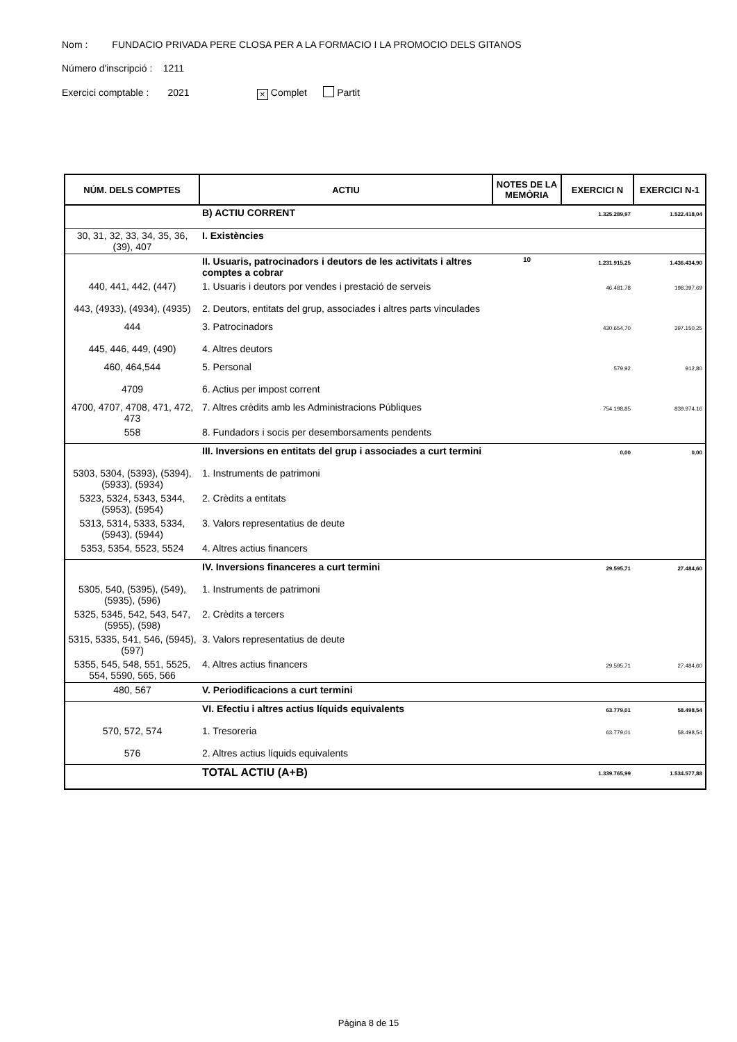Nom : FUNDACIO PRIVADA PERE CLOSA PER A LA FORMACIO I LA PROMOCIO DELS GITANOS
Número d'inscripció : 1211
Exercici comptable : 2021 × Complet Partit
| NÚM. DELS COMPTES | ACTIU | NOTES DE LA MEMÒRIA | EXERCICI N | EXERCICI N-1 |
| --- | --- | --- | --- | --- |
| | B) ACTIU CORRENT | | 1.325.289,97 | 1.522.418,04 |
| 30, 31, 32, 33, 34, 35, 36, (39), 407 | I. Existències | | | |
| | II. Usuaris, patrocinadors i deutors de les activitats i altres comptes a cobrar | 10 | 1.231.915,25 | 1.436.434,90 |
| 440, 441, 442, (447) | 1. Usuaris i deutors por vendes i prestació de serveis | | 46.481,78 | 198.397,69 |
| 443, (4933), (4934), (4935) | 2. Deutors, entitats del grup, associades i altres parts vinculades | | | |
| 444 | 3. Patrocinadors | | 430.654,70 | 397.150,25 |
| 445, 446, 449, (490) | 4. Altres deutors | | | |
| 460, 464,544 | 5. Personal | | 579,92 | 912,80 |
| 4709 | 6. Actius per impost corrent | | | |
| 4700, 4707, 4708, 471, 472, 473 | 7. Altres crèdits amb les Administracions Públiques | | 754.198,85 | 839.974,16 |
| 558 | 8. Fundadors i socis per desemborsaments pendents | | | |
| | III. Inversions en entitats del grup i associades a curt termini | | 0,00 | 0,00 |
| 5303, 5304, (5393), (5394), (5933), (5934) | 1. Instruments de patrimoni | | | |
| 5323, 5324, 5343, 5344, (5953), (5954) | 2. Crèdits a entitats | | | |
| 5313, 5314, 5333, 5334, (5943), (5944) | 3. Valors representatius de deute | | | |
| 5353, 5354, 5523, 5524 | 4. Altres actius financers | | | |
| | IV. Inversions financeres a curt termini | | 29.595,71 | 27.484,60 |
| 5305, 540, (5395), (549), (5935), (596) | 1. Instruments de patrimoni | | | |
| 5325, 5345, 542, 543, 547, (5955), (598) | 2. Crèdits a tercers | | | |
| 5315, 5335, 541, 546, (5945), (597) | 3. Valors representatius de deute | | | |
| 5355, 545, 548, 551, 5525, 554, 5590, 565, 566 | 4. Altres actius financers | | 29.595,71 | 27.484,60 |
| 480, 567 | V. Periodificacions a curt termini | | | |
| | VI. Efectiu i altres actius líquids equivalents | | 63.779,01 | 58.498,54 |
| 570, 572, 574 | 1. Tresoreria | | 63.779,01 | 58.498,54 |
| 576 | 2. Altres actius líquids equivalents | | | |
| | TOTAL ACTIU (A+B) | | 1.339.765,99 | 1.534.577,88 |
Pàgina 8 de 15